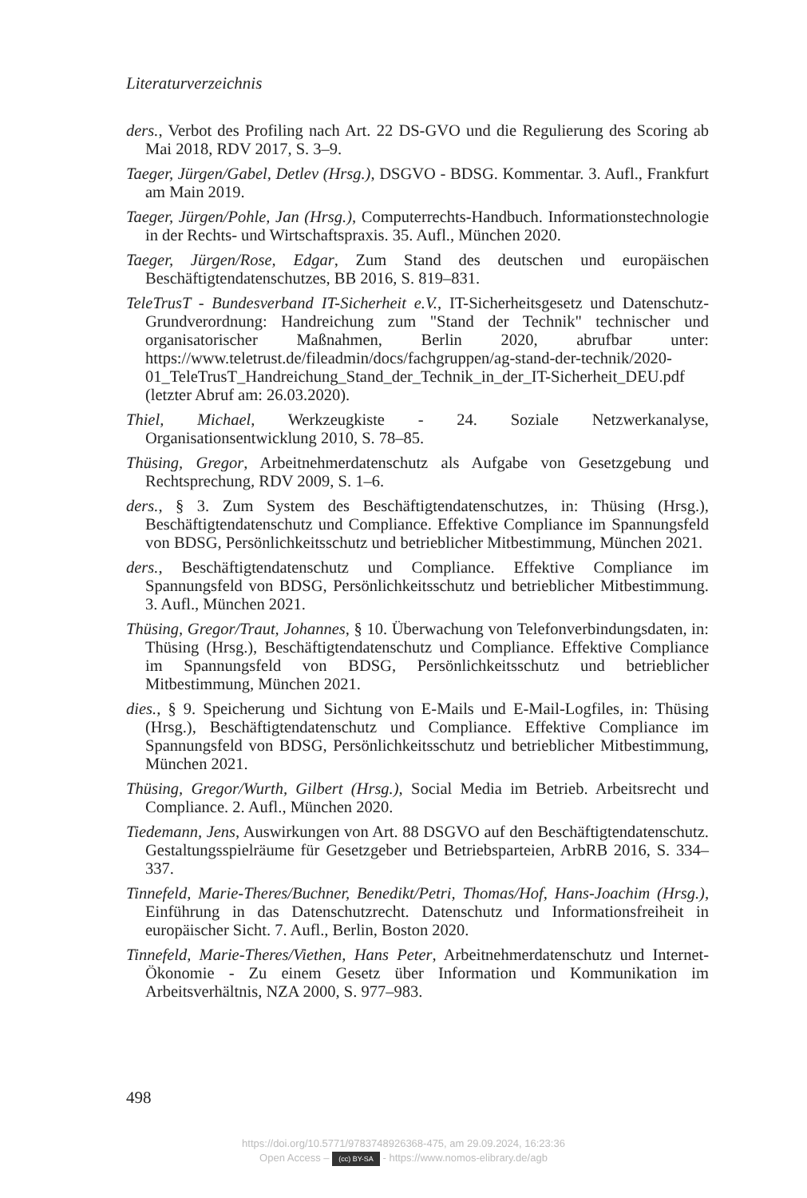Literaturverzeichnis
ders., Verbot des Profiling nach Art. 22 DS-GVO und die Regulierung des Scoring ab Mai 2018, RDV 2017, S. 3–9.
Taeger, Jürgen/Gabel, Detlev (Hrsg.), DSGVO - BDSG. Kommentar. 3. Aufl., Frankfurt am Main 2019.
Taeger, Jürgen/Pohle, Jan (Hrsg.), Computerrechts-Handbuch. Informationstechnologie in der Rechts- und Wirtschaftspraxis. 35. Aufl., München 2020.
Taeger, Jürgen/Rose, Edgar, Zum Stand des deutschen und europäischen Beschäftigtendatenschutzes, BB 2016, S. 819–831.
TeleTrusT - Bundesverband IT-Sicherheit e.V., IT-Sicherheitsgesetz und Datenschutz-Grundverordnung: Handreichung zum "Stand der Technik" technischer und organisatorischer Maßnahmen, Berlin 2020, abrufbar unter: https://www.teletrust.de/fileadmin/docs/fachgruppen/ag-stand-der-technik/2020-01_TeleTrusT_Handreichung_Stand_der_Technik_in_der_IT-Sicherheit_DEU.pdf (letzter Abruf am: 26.03.2020).
Thiel, Michael, Werkzeugkiste - 24. Soziale Netzwerkanalyse, Organisationsentwicklung 2010, S. 78–85.
Thüsing, Gregor, Arbeitnehmerdatenschutz als Aufgabe von Gesetzgebung und Rechtsprechung, RDV 2009, S. 1–6.
ders., § 3. Zum System des Beschäftigtendatenschutzes, in: Thüsing (Hrsg.), Beschäftigtendatenschutz und Compliance. Effektive Compliance im Spannungsfeld von BDSG, Persönlichkeitsschutz und betrieblicher Mitbestimmung, München 2021.
ders., Beschäftigtendatenschutz und Compliance. Effektive Compliance im Spannungsfeld von BDSG, Persönlichkeitsschutz und betrieblicher Mitbestimmung. 3. Aufl., München 2021.
Thüsing, Gregor/Traut, Johannes, § 10. Überwachung von Telefonverbindungsdaten, in: Thüsing (Hrsg.), Beschäftigtendatenschutz und Compliance. Effektive Compliance im Spannungsfeld von BDSG, Persönlichkeitsschutz und betrieblicher Mitbestimmung, München 2021.
dies., § 9. Speicherung und Sichtung von E-Mails und E-Mail-Logfiles, in: Thüsing (Hrsg.), Beschäftigtendatenschutz und Compliance. Effektive Compliance im Spannungsfeld von BDSG, Persönlichkeitsschutz und betrieblicher Mitbestimmung, München 2021.
Thüsing, Gregor/Wurth, Gilbert (Hrsg.), Social Media im Betrieb. Arbeitsrecht und Compliance. 2. Aufl., München 2020.
Tiedemann, Jens, Auswirkungen von Art. 88 DSGVO auf den Beschäftigtendatenschutz. Gestaltungsspielräume für Gesetzgeber und Betriebsparteien, ArbRB 2016, S. 334–337.
Tinnefeld, Marie-Theres/Buchner, Benedikt/Petri, Thomas/Hof, Hans-Joachim (Hrsg.), Einführung in das Datenschutzrecht. Datenschutz und Informationsfreiheit in europäischer Sicht. 7. Aufl., Berlin, Boston 2020.
Tinnefeld, Marie-Theres/Viethen, Hans Peter, Arbeitnehmerdatenschutz und Internet-Ökonomie - Zu einem Gesetz über Information und Kommunikation im Arbeitsverhältnis, NZA 2000, S. 977–983.
498
https://doi.org/10.5771/9783748926368-475, am 29.09.2024, 16:23:36
Open Access – (cc) BY-SA - https://www.nomos-elibrary.de/agb